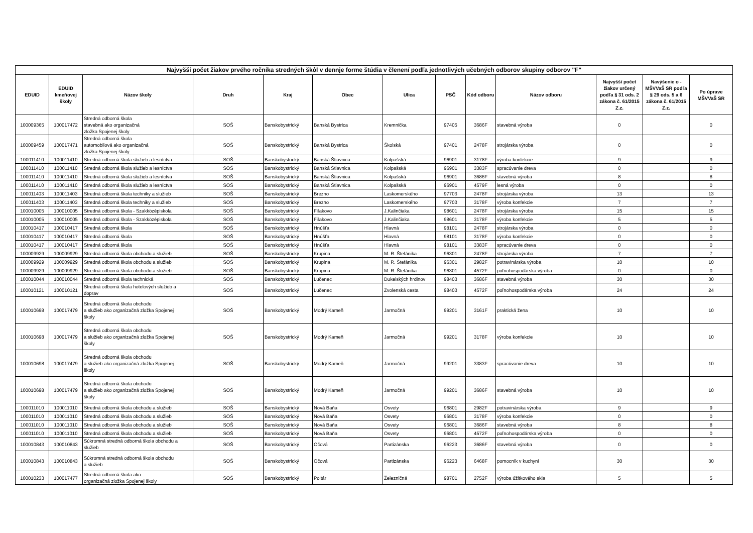| Najvyšší počet žiakov prvého ročníka stredných škôl v dennje forme štúdia v členení podľa jednotlivých učebných odborov skupiny odborov "F" | | | | | | | | | | | | |
| --- | --- | --- | --- | --- | --- | --- | --- | --- | --- | --- | --- | --- |
| EDUID | EDUID kmeňovej školy | Názov školy | Druh | Kraj | Obec | Ulica | PSČ | Kód odboru | Názov odboru | Najvyšší počet žiakov určený podľa § 31 ods. 2 zákona č. 61/2015 Z.z. | Navýšenie o - MŠVVaŠ SR podľa § 29 ods. 5 a 6 zákona č. 61/2015 Z.z. | Po úprave MŠVVaŠ SR |
| 100009365 | 100017472 | Stredná odborná škola stavebná ako organizačná zložka Spojenej školy | SOŠ | Banskobystrický | Banská Bystrica | Kremnička | 97405 | 3686F | stavebná výroba | 0 | | 0 |
| 100009459 | 100017471 | Stredná odborná škola automobilová ako organizačná zložka Spojenej školy | SOŠ | Banskobystrický | Banská Bystrica | Školská | 97401 | 2478F | strojárska výroba | 0 | | 0 |
| 100011410 | 100011410 | Stredná odborná škola služieb a lesníctva | SOŠ | Banskobystrický | Banská Štiavnica | Kolpašská | 96901 | 3178F | výroba konfekcie | 9 | | 9 |
| 100011410 | 100011410 | Stredná odborná škola služieb a lesníctva | SOŠ | Banskobystrický | Banská Štiavnica | Kolpašská | 96901 | 3383F | spracúvanie dreva | 0 | | 0 |
| 100011410 | 100011410 | Stredná odborná škola služieb a lesníctva | SOŠ | Banskobystrický | Banská Štiavnica | Kolpašská | 96901 | 3686F | stavebná výroba | 8 | | 8 |
| 100011410 | 100011410 | Stredná odborná škola služieb a lesníctva | SOŠ | Banskobystrický | Banská Štiavnica | Kolpašská | 96901 | 4579F | lesná výroba | 0 | | 0 |
| 100011403 | 100011403 | Stredná odborná škola techniky a služieb | SOŠ | Banskobystrický | Brezno | Laskomerského | 97703 | 2478F | strojárska výroba | 13 | | 13 |
| 100011403 | 100011403 | Stredná odborná škola techniky a služieb | SOŠ | Banskobystrický | Brezno | Laskomerského | 97703 | 3178F | výroba konfekcie | 7 | | 7 |
| 100010005 | 100010005 | Stredná odborná škola - Szakközépiskola | SOŠ | Banskobystrický | Fiľakovo | J.Kalinčiaka | 98601 | 2478F | strojárska výroba | 15 | | 15 |
| 100010005 | 100010005 | Stredná odborná škola - Szakközépiskola | SOŠ | Banskobystrický | Fiľakovo | J.Kalinčiaka | 98601 | 3178F | výroba konfekcie | 5 | | 5 |
| 100010417 | 100010417 | Stredná odborná škola | SOŠ | Banskobystrický | Hnúšťa | Hlavná | 98101 | 2478F | strojárska výroba | 0 | | 0 |
| 100010417 | 100010417 | Stredná odborná škola | SOŠ | Banskobystrický | Hnúšťa | Hlavná | 98101 | 3178F | výroba konfekcie | 0 | | 0 |
| 100010417 | 100010417 | Stredná odborná škola | SOŠ | Banskobystrický | Hnúšťa | Hlavná | 98101 | 3383F | spracúvanie dreva | 0 | | 0 |
| 100009929 | 100009929 | Stredná odborná škola obchodu a služieb | SOŠ | Banskobystrický | Krupina | M. R. Štefánika | 96301 | 2478F | strojárska výroba | 7 | | 7 |
| 100009929 | 100009929 | Stredná odborná škola obchodu a služieb | SOŠ | Banskobystrický | Krupina | M. R. Štefánika | 96301 | 2982F | potravinárska výroba | 10 | | 10 |
| 100009929 | 100009929 | Stredná odborná škola obchodu a služieb | SOŠ | Banskobystrický | Krupina | M. R. Štefánika | 96301 | 4572F | poľnohospodárska výroba | 0 | | 0 |
| 100010044 | 100010044 | Stredná odborná škola technická | SOŠ | Banskobystrický | Lučenec | Dukelských hrdinov | 98403 | 3686F | stavebná výroba | 30 | | 30 |
| 100010121 | 100010121 | Stredná odborná škola hotelových služieb a doprav | SOŠ | Banskobystrický | Lučenec | Zvolenská cesta | 98403 | 4572F | poľnohospodárska výroba | 24 | | 24 |
| 100010698 | 100017479 | Stredná odborná škola obchodu a služieb ako organizačná zložka Spojenej školy | SOŠ | Banskobystrický | Modrý Kameň | Jarmočná | 99201 | 3161F | praktická žena | 10 | | 10 |
| 100010698 | 100017479 | Stredná odborná škola obchodu a služieb ako organizačná zložka Spojenej školy | SOŠ | Banskobystrický | Modrý Kameň | Jarmočná | 99201 | 3178F | výroba konfekcie | 10 | | 10 |
| 100010698 | 100017479 | Stredná odborná škola obchodu a služieb ako organizačná zložka Spojenej školy | SOŠ | Banskobystrický | Modrý Kameň | Jarmočná | 99201 | 3383F | spracúvanie dreva | 10 | | 10 |
| 100010698 | 100017479 | Stredná odborná škola obchodu a služieb ako organizačná zložka Spojenej školy | SOŠ | Banskobystrický | Modrý Kameň | Jarmočná | 99201 | 3686F | stavebná výroba | 10 | | 10 |
| 100011010 | 100011010 | Stredná odborná škola obchodu a služieb | SOŠ | Banskobystrický | Nová Baňa | Osvety | 96801 | 2982F | potravinárska výroba | 9 | | 9 |
| 100011010 | 100011010 | Stredná odborná škola obchodu a služieb | SOŠ | Banskobystrický | Nová Baňa | Osvety | 96801 | 3178F | výroba konfekcie | 0 | | 0 |
| 100011010 | 100011010 | Stredná odborná škola obchodu a služieb | SOŠ | Banskobystrický | Nová Baňa | Osvety | 96801 | 3686F | stavebná výroba | 8 | | 8 |
| 100011010 | 100011010 | Stredná odborná škola obchodu a služieb | SOŠ | Banskobystrický | Nová Baňa | Osvety | 96801 | 4572F | poľnohospodárska výroba | 0 | | 0 |
| 100010843 | 100010843 | Súkromná stredná odborná škola obchodu a služieb | SOŠ | Banskobystrický | Očová | Partizánska | 96223 | 3686F | stavebná výroba | 0 | | 0 |
| 100010843 | 100010843 | Súkromná stredná odborná škola obchodu a služieb | SOŠ | Banskobystrický | Očová | Partizánska | 96223 | 6468F | pomocník v kuchyni | 30 | | 30 |
| 100010233 | 100017477 | Stredná odborná škola ako organizačná zložka Spojenej školy | SOŠ | Banskobystrický | Poltár | Železničná | 98701 | 2752F | výroba úžitkového skla | 5 | | 5 |